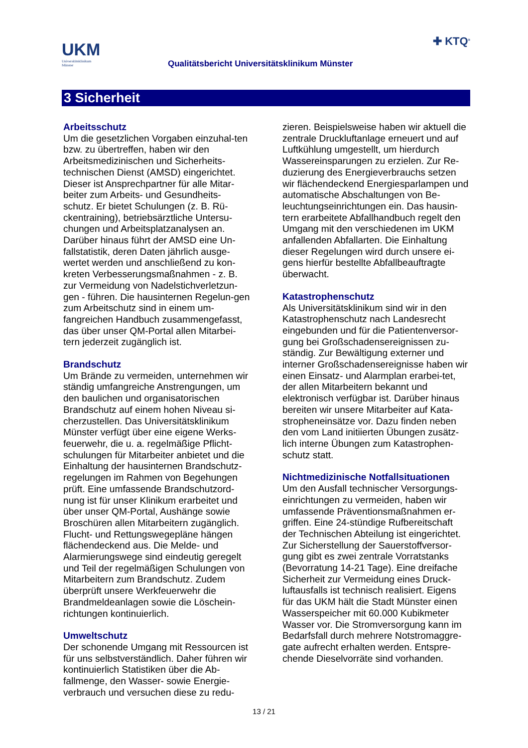UKM
Universitätsklinikum
Münster
Qualitätsbericht Universitätsklinikum Münster
✚ KTQ<sup>®</sup>
3 Sicherheit
Arbeitsschutz
Um die gesetzlichen Vorgaben einzuhal-ten bzw. zu übertreffen, haben wir den Arbeitsmedizinischen und Sicherheits-technischen Dienst (AMSD) eingerichtet. Dieser ist Ansprechpartner für alle Mitar-beiter zum Arbeits- und Gesundheits-schutz. Er bietet Schulungen (z. B. Rü-ckentraining), betriebsärztliche Untersu-chungen und Arbeitsplatzanalysen an. Darüber hinaus führt der AMSD eine Un-fallstatistik, deren Daten jährlich ausge-wertet werden und anschließend zu kon-kreten Verbesserungsmaßnahmen - z. B. zur Vermeidung von Nadelstichverletzun-gen - führen. Die hausinternen Regelun-gen zum Arbeitschutz sind in einem um-fangreichen Handbuch zusammengefasst, das über unser QM-Portal allen Mitarbei-tern jederzeit zugänglich ist.
Brandschutz
Um Brände zu vermeiden, unternehmen wir ständig umfangreiche Anstrengungen, um den baulichen und organisatorischen Brandschutz auf einem hohen Niveau si-cherzustellen. Das Universitätsklinikum Münster verfügt über eine eigene Werks-feuerwehr, die u. a. regelmäßige Pflicht-schulungen für Mitarbeiter anbietet und die Einhaltung der hausinternen Brandschutz-regelungen im Rahmen von Begehungen prüft. Eine umfassende Brandschutzord-nung ist für unser Klinikum erarbeitet und über unser QM-Portal, Aushänge sowie Broschüren allen Mitarbeitern zugänglich. Flucht- und Rettungswegepläne hängen flächendeckend aus. Die Melde- und Alarmierungswege sind eindeutig geregelt und Teil der regelmäßigen Schulungen von Mitarbeitern zum Brandschutz. Zudem überprüft unsere Werkfeuerwehr die Brandmeldeanlagen sowie die Löschein-richtungen kontinuierlich.
Umweltschutz
Der schonende Umgang mit Ressourcen ist für uns selbstverständlich. Daher führen wir kontinuierlich Statistiken über die Ab-fallmenge, den Wasser- sowie Energie-verbrauch und versuchen diese zu redu-
zieren. Beispielsweise haben wir aktuell die zentrale Druckluftanlage erneuert und auf Luftkühlung umgestellt, um hierdurch Wassereinsparungen zu erzielen. Zur Re-duzierung des Energieverbrauchs setzen wir flächendeckend Energiesparlampen und automatische Abschaltungen von Be-leuchtungseinrichtungen ein. Das hausin-tern erarbeitete Abfallhandbuch regelt den Umgang mit den verschiedenen im UKM anfallenden Abfallarten. Die Einhaltung dieser Regelungen wird durch unsere ei-gens hierfür bestellte Abfallbeauftragte überwacht.
Katastrophenschutz
Als Universitätsklinikum sind wir in den Katastrophenschutz nach Landesrecht eingebunden und für die Patientenversor-gung bei Großschadensereignissen zu-ständig. Zur Bewältigung externer und interner Großschadensereignisse haben wir einen Einsatz- und Alarmplan erarbei-tet, der allen Mitarbeitern bekannt und elektronisch verfügbar ist. Darüber hinaus bereiten wir unsere Mitarbeiter auf Kata-stropheneinsätze vor. Dazu finden neben den vom Land initiierten Übungen zusätz-lich interne Übungen zum Katastrophen-schutz statt.
Nichtmedizinische Notfallsituationen
Um den Ausfall technischer Versorgungs-einrichtungen zu vermeiden, haben wir umfassende Präventionsmaßnahmen er-griffen. Eine 24-stündige Rufbereitschaft der Technischen Abteilung ist eingerichtet. Zur Sicherstellung der Sauerstoffversor-gung gibt es zwei zentrale Vorratstanks (Bevorratung 14-21 Tage). Eine dreifache Sicherheit zur Vermeidung eines Druck-luftausfalls ist technisch realisiert. Eigens für das UKM hält die Stadt Münster einen Wasserspeicher mit 60.000 Kubikmeter Wasser vor. Die Stromversorgung kann im Bedarfsfall durch mehrere Notstromaggre-gate aufrecht erhalten werden. Entspre-chende Dieselvorräte sind vorhanden.
13 / 21